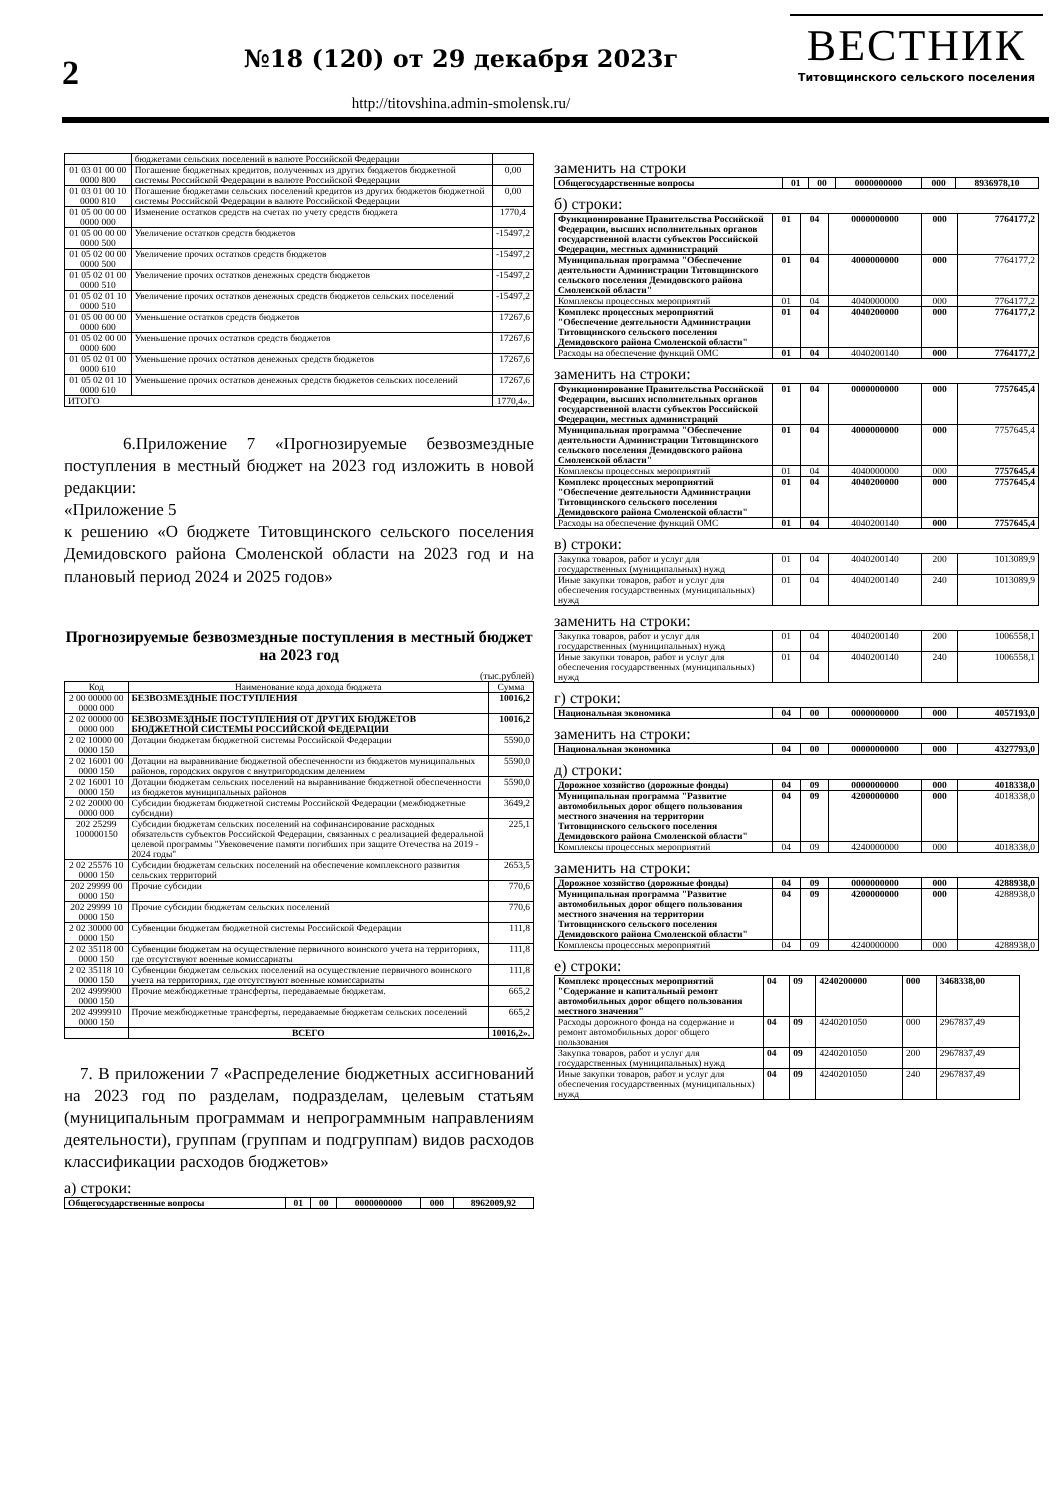2
№18 (120) от 29 декабря 2023г
http://titovshina.admin-smolensk.ru/
ВЕСТНИК
Титовщинского сельского поселения
| | бюджетами сельских поселений в валюте Российской Федерации | |
| 01 03 01 00 00 0000 800 | Погашение бюджетных кредитов, полученных из других бюджетов бюджетной системы Российской Федерации в валюте Российской Федерации | 0,00 |
| 01 03 01 00 10 0000 810 | Погашение бюджетами сельских поселений кредитов из других бюджетов бюджетной системы Российской Федерации в валюте Российской Федерации | 0,00 |
| 01 05 00 00 00 0000 000 | Изменение остатков средств на счетах по учету средств бюджета | 1770,4 |
| 01 05 00 00 00 0000 500 | Увеличение остатков средств бюджетов | -15497,2 |
| 01 05 02 00 00 0000 500 | Увеличение прочих остатков средств бюджетов | -15497,2 |
| 01 05 02 01 00 0000 510 | Увеличение прочих остатков денежных средств бюджетов | -15497,2 |
| 01 05 02 01 10 0000 510 | Увеличение прочих остатков денежных средств бюджетов сельских поселений | -15497,2 |
| 01 05 00 00 00 0000 600 | Уменьшение остатков средств бюджетов | 17267,6 |
| 01 05 02 00 00 0000 600 | Уменьшение прочих остатков средств бюджетов | 17267,6 |
| 01 05 02 01 00 0000 610 | Уменьшение прочих остатков денежных средств бюджетов | 17267,6 |
| 01 05 02 01 10 0000 610 | Уменьшение прочих остатков денежных средств бюджетов сельских поселений | 17267,6 |
| ИТОГО | | 1770,4». |
6.Приложение 7 «Прогнозируемые безвозмездные поступления в местный бюджет на 2023 год изложить в новой редакции:
«Приложение 5
к решению «О бюджете Титовщинского сельского поселения Демидовского района Смоленской области на 2023 год и на плановый период 2024 и 2025 годов»
Прогнозируемые безвозмездные поступления в местный бюджет на 2023 год
(тыс.рублей)
| Код | Наименование кода дохода бюджета | Сумма |
| --- | --- | --- |
| 2 00 00000 00 0000 000 | БЕЗВОЗМЕЗДНЫЕ ПОСТУПЛЕНИЯ | 10016,2 |
| 2 02 00000 00 0000 000 | БЕЗВОЗМЕЗДНЫЕ ПОСТУПЛЕНИЯ ОТ ДРУГИХ БЮДЖЕТОВ БЮДЖЕТНОЙ СИСТЕМЫ РОССИЙСКОЙ ФЕДЕРАЦИИ | 10016,2 |
| 2 02 10000 00 0000 150 | Дотации бюджетам бюджетной системы Российской Федерации | 5590,0 |
| 2 02 16001 00 0000 150 | Дотации на выравнивание бюджетной обеспеченности из бюджетов муниципальных районов, городских округов с внутригородским делением | 5590,0 |
| 2 02 16001 10 0000 150 | Дотации бюджетам сельских поселений на выравнивание бюджетной обеспеченности из бюджетов муниципальных районов | 5590,0 |
| 2 02 20000 00 0000 000 | Субсидии бюджетам бюджетной системы Российской Федерации (межбюджетные субсидии) | 3649,2 |
| 202 25299 100000150 | Субсидии бюджетам сельских поселений на софинансирование расходных обязательств субъектов Российской Федерации, связанных с реализацией федеральной целевой программы "Увековечение памяти погибших при защите Отечества на 2019 - 2024 годы" | 225,1 |
| 2 02 25576 10 0000 150 | Субсидии бюджетам сельских поселений на обеспечение комплексного развития сельских территорий | 2653,5 |
| 202 29999 00 0000 150 | Прочие субсидии | 770,6 |
| 202 29999 10 0000 150 | Прочие субсидии бюджетам сельских поселений | 770,6 |
| 2 02 30000 00 0000 150 | Субвенции бюджетам бюджетной системы Российской Федерации | 111,8 |
| 2 02 35118 00 0000 150 | Субвенции бюджетам на осуществление первичного воинского учета на территориях, где отсутствуют военные комиссариаты | 111,8 |
| 2 02 35118 10 0000 150 | Субвенции бюджетам сельских поселений на осуществление первичного воинского учета на территориях, где отсутствуют военные комиссариаты | 111,8 |
| 202 4999900 0000 150 | Прочие межбюджетные трансферты, передаваемые бюджетам. | 665,2 |
| 202 4999910 0000 150 | Прочие межбюджетные трансферты, передаваемые бюджетам сельских поселений | 665,2 |
| | ВСЕГО | 10016,2». |
7. В приложении 7 «Распределение бюджетных ассигнований на 2023 год по разделам, подразделам, целевым статьям (муниципальным программам и непрограммным направлениям деятельности), группам (группам и подгруппам) видов расходов классификации расходов бюджетов»
а) строки:
| Общегосударственные вопросы | 01 | 00 | 0000000000 | 000 | 8962009,92 |
заменить на строки
| Общегосударственные вопросы | 01 | 00 | 0000000000 | 000 | 8936978,10 |
б) строки:
| Функционирование Правительства Российской Федерации, высших исполнительных органов государственной власти субъектов Российской Федерации, местных администраций | 01 | 04 | 0000000000 | 000 | 7764177,2 |
| Муниципальная программа "Обеспечение деятельности Администрации Титовщинского сельского поселения Демидовского района Смоленской области" | 01 | 04 | 4000000000 | 000 | 7764177,2 |
| Комплексы процессных мероприятий | 01 | 04 | 4040000000 | 000 | 7764177,2 |
| Комплекс процессных мероприятий "Обеспечение деятельности Администрации Титовщинского сельского поселения Демидовского района Смоленской области" | 01 | 04 | 4040200000 | 000 | 7764177,2 |
| Расходы на обеспечение функций ОМС | 01 | 04 | 4040200140 | 000 | 7764177,2 |
заменить на строки:
| Функционирование Правительства Российской Федерации, высших исполнительных органов государственной власти субъектов Российской Федерации, местных администраций | 01 | 04 | 0000000000 | 000 | 7757645,4 |
| Муниципальная программа "Обеспечение деятельности Администрации Титовщинского сельского поселения Демидовского района Смоленской области" | 01 | 04 | 4000000000 | 000 | 7757645,4 |
| Комплексы процессных мероприятий | 01 | 04 | 4040000000 | 000 | 7757645,4 |
| Комплекс процессных мероприятий "Обеспечение деятельности Администрации Титовщинского сельского поселения Демидовского района Смоленской области" | 01 | 04 | 4040200000 | 000 | 7757645,4 |
| Расходы на обеспечение функций ОМС | 01 | 04 | 4040200140 | 000 | 7757645,4 |
в) строки:
| Закупка товаров, работ и услуг для государственных (муниципальных) нужд | 01 | 04 | 4040200140 | 200 | 1013089,9 |
| Иные закупки товаров, работ и услуг для обеспечения государственных (муниципальных) нужд | 01 | 04 | 4040200140 | 240 | 1013089,9 |
заменить на строки:
| Закупка товаров, работ и услуг для государственных (муниципальных) нужд | 01 | 04 | 4040200140 | 200 | 1006558,1 |
| Иные закупки товаров, работ и услуг для обеспечения государственных (муниципальных) нужд | 01 | 04 | 4040200140 | 240 | 1006558,1 |
г) строки:
| Национальная экономика | 04 | 00 | 0000000000 | 000 | 4057193,0 |
заменить на строки:
| Национальная экономика | 04 | 00 | 0000000000 | 000 | 4327793,0 |
д) строки:
| Дорожное хозяйство (дорожные фонды) | 04 | 09 | 0000000000 | 000 | 4018338,0 |
| Муниципальная программа "Развитие автомобильных дорог общего пользования местного значения на территории Титовщинского сельского поселения Демидовского района Смоленской области" | 04 | 09 | 4200000000 | 000 | 4018338,0 |
| Комплексы процессных мероприятий | 04 | 09 | 4240000000 | 000 | 4018338,0 |
заменить на строки:
| Дорожное хозяйство (дорожные фонды) | 04 | 09 | 0000000000 | 000 | 4288938,0 |
| Муниципальная программа "Развитие автомобильных дорог общего пользования местного значения на территории Титовщинского сельского поселения Демидовского района Смоленской области" | 04 | 09 | 4200000000 | 000 | 4288938,0 |
| Комплексы процессных мероприятий | 04 | 09 | 4240000000 | 000 | 4288938,0 |
е) строки:
| Комплекс процессных мероприятий "Содержание и капитальный ремонт автомобильных дорог общего пользования местного значения" | 04 | 09 | 4240200000 | 000 | 3468338,00 |
| Расходы дорожного фонда на содержание и ремонт автомобильных дорог общего пользования | 04 | 09 | 4240201050 | 000 | 2967837,49 |
| Закупка товаров, работ и услуг для государственных (муниципальных) нужд | 04 | 09 | 4240201050 | 200 | 2967837,49 |
| Иные закупки товаров, работ и услуг для обеспечения государственных (муниципальных) нужд | 04 | 09 | 4240201050 | 240 | 2967837,49 |